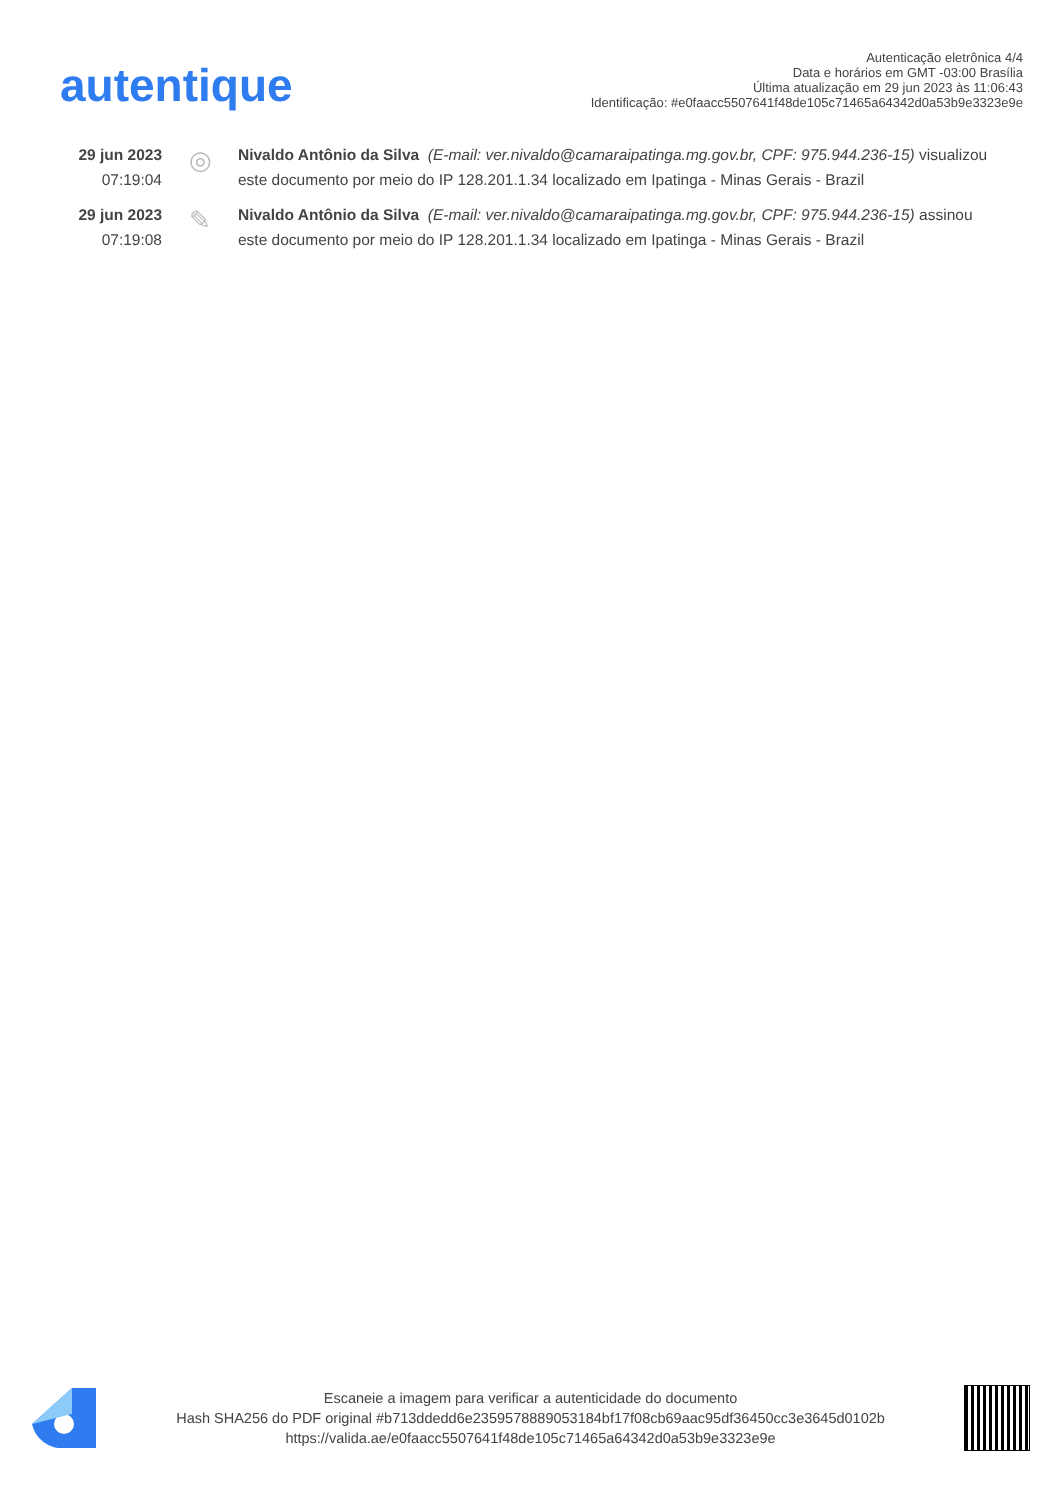autentique
Autenticação eletrônica 4/4
Data e horários em GMT -03:00 Brasília
Última atualização em 29 jun 2023 às 11:06:43
Identificação: #e0faacc5507641f48de105c71465a64342d0a53b9e3323e9e
29 jun 2023
07:19:04
◎
Nivaldo Antônio da Silva (E-mail: ver.nivaldo@camaraipatinga.mg.gov.br, CPF: 975.944.236-15) visualizou este documento por meio do IP 128.201.1.34 localizado em Ipatinga - Minas Gerais - Brazil
29 jun 2023
07:19:08
✎
Nivaldo Antônio da Silva (E-mail: ver.nivaldo@camaraipatinga.mg.gov.br, CPF: 975.944.236-15) assinou este documento por meio do IP 128.201.1.34 localizado em Ipatinga - Minas Gerais - Brazil
Escaneie a imagem para verificar a autenticidade do documento
Hash SHA256 do PDF original #b713ddedd6e2359578889053184bf17f08cb69aac95df36450cc3e3645d0102b
https://valida.ae/e0faacc5507641f48de105c71465a64342d0a53b9e3323e9e